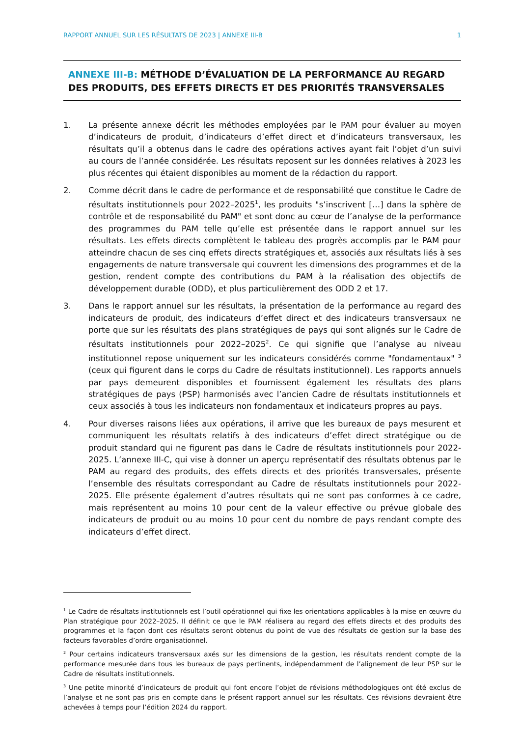RAPPORT ANNUEL SUR LES RÉSULTATS DE 2023 | ANNEXE III-B
1
ANNEXE III-B: MÉTHODE D’ÉVALUATION DE LA PERFORMANCE AU REGARD DES PRODUITS, DES EFFETS DIRECTS ET DES PRIORITÉS TRANSVERSALES
1. La présente annexe décrit les méthodes employées par le PAM pour évaluer au moyen d’indicateurs de produit, d’indicateurs d’effet direct et d’indicateurs transversaux, les résultats qu’il a obtenus dans le cadre des opérations actives ayant fait l’objet d’un suivi au cours de l’année considérée. Les résultats reposent sur les données relatives à 2023 les plus récentes qui étaient disponibles au moment de la rédaction du rapport.
2. Comme décrit dans le cadre de performance et de responsabilité que constitue le Cadre de résultats institutionnels pour 2022–2025<sup>1</sup>, les produits "s’inscrivent […] dans la sphère de contrôle et de responsabilité du PAM" et sont donc au cœur de l’analyse de la performance des programmes du PAM telle qu’elle est présentée dans le rapport annuel sur les résultats. Les effets directs complètent le tableau des progrès accomplis par le PAM pour atteindre chacun de ses cinq effets directs stratégiques et, associés aux résultats liés à ses engagements de nature transversale qui couvrent les dimensions des programmes et de la gestion, rendent compte des contributions du PAM à la réalisation des objectifs de développement durable (ODD), et plus particulièrement des ODD 2 et 17.
3. Dans le rapport annuel sur les résultats, la présentation de la performance au regard des indicateurs de produit, des indicateurs d’effet direct et des indicateurs transversaux ne porte que sur les résultats des plans stratégiques de pays qui sont alignés sur le Cadre de résultats institutionnels pour 2022–2025<sup>2</sup>. Ce qui signifie que l’analyse au niveau institutionnel repose uniquement sur les indicateurs considérés comme "fondamentaux" <sup>3</sup> (ceux qui figurent dans le corps du Cadre de résultats institutionnel). Les rapports annuels par pays demeurent disponibles et fournissent également les résultats des plans stratégiques de pays (PSP) harmonisés avec l’ancien Cadre de résultats institutionnels et ceux associés à tous les indicateurs non fondamentaux et indicateurs propres au pays.
4. Pour diverses raisons liées aux opérations, il arrive que les bureaux de pays mesurent et communiquent les résultats relatifs à des indicateurs d’effet direct stratégique ou de produit standard qui ne figurent pas dans le Cadre de résultats institutionnels pour 2022-2025. L’annexe III-C, qui vise à donner un aperçu représentatif des résultats obtenus par le PAM au regard des produits, des effets directs et des priorités transversales, présente l’ensemble des résultats correspondant au Cadre de résultats institutionnels pour 2022-2025. Elle présente également d’autres résultats qui ne sont pas conformes à ce cadre, mais représentent au moins 10 pour cent de la valeur effective ou prévue globale des indicateurs de produit ou au moins 10 pour cent du nombre de pays rendant compte des indicateurs d’effet direct.
<sup>1</sup> Le Cadre de résultats institutionnels est l’outil opérationnel qui fixe les orientations applicables à la mise en œuvre du Plan stratégique pour 2022–2025. Il définit ce que le PAM réalisera au regard des effets directs et des produits des programmes et la façon dont ces résultats seront obtenus du point de vue des résultats de gestion sur la base des facteurs favorables d’ordre organisationnel.
<sup>2</sup> Pour certains indicateurs transversaux axés sur les dimensions de la gestion, les résultats rendent compte de la performance mesurée dans tous les bureaux de pays pertinents, indépendamment de l’alignement de leur PSP sur le Cadre de résultats institutionnels.
<sup>3</sup> Une petite minorité d’indicateurs de produit qui font encore l’objet de révisions méthodologiques ont été exclus de l’analyse et ne sont pas pris en compte dans le présent rapport annuel sur les résultats. Ces révisions devraient être achevées à temps pour l’édition 2024 du rapport.